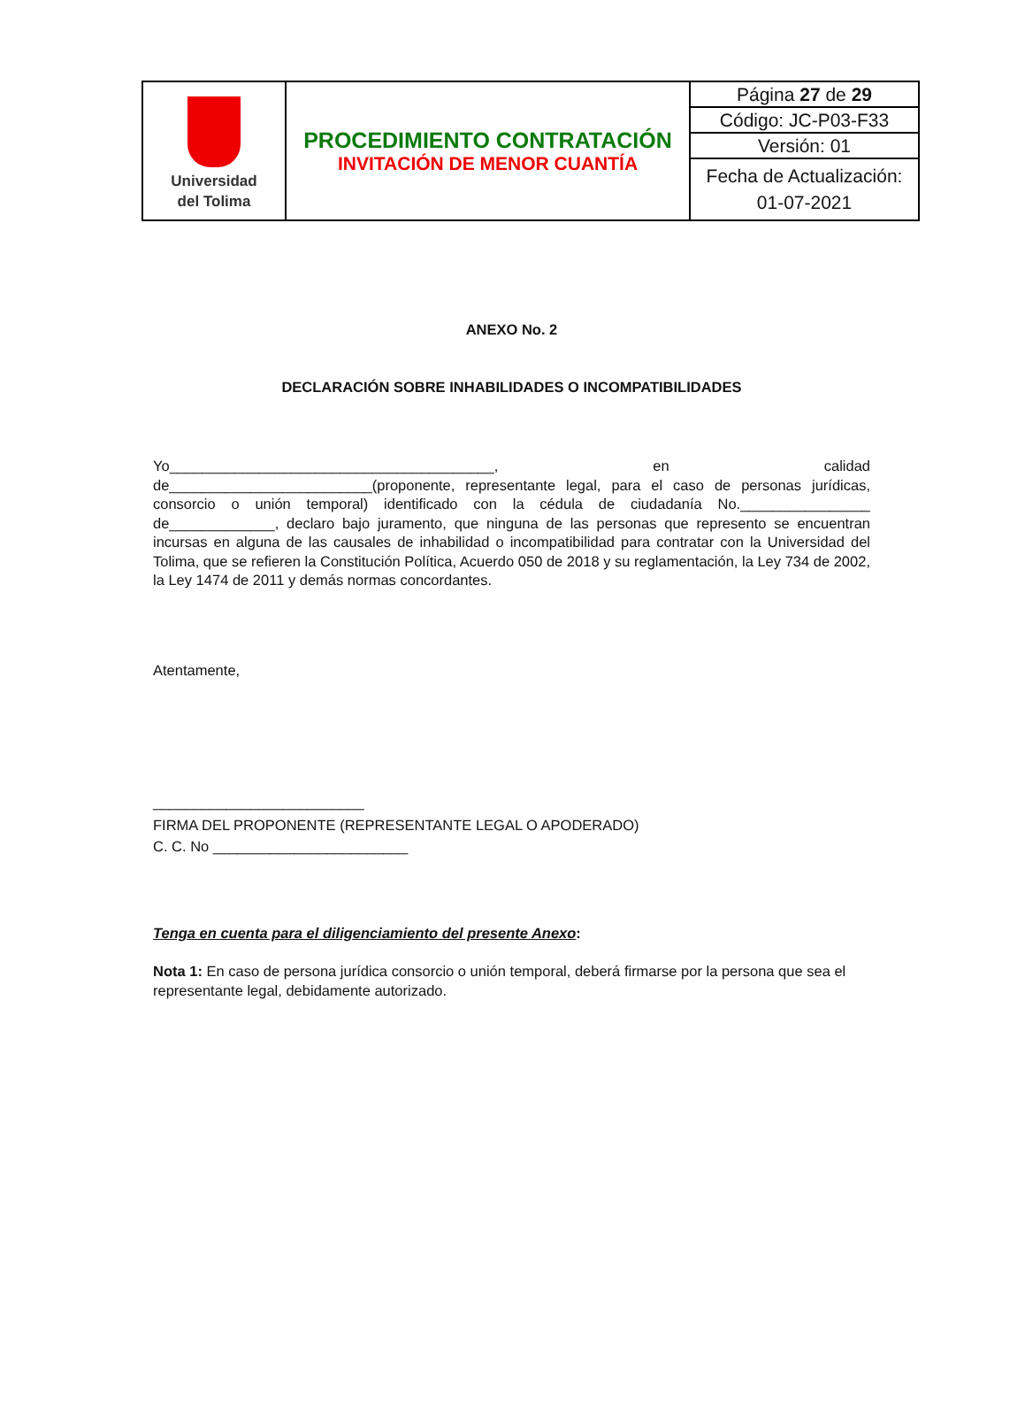| Universidad del Tolima | PROCEDIMIENTO CONTRATACIÓN INVITACIÓN DE MENOR CUANTÍA | Página 27 de 29 |
| | | Código: JC-P03-F33 |
| | | Versión: 01 |
| | | Fecha de Actualización: 01-07-2021 |
ANEXO No. 2
DECLARACIÓN SOBRE INHABILIDADES O INCOMPATIBILIDADES
Yo________________________________________, en calidad de_________________________(proponente, representante legal, para el caso de personas jurídicas, consorcio o unión temporal) identificado con la cédula de ciudadanía No.________________ de_____________, declaro bajo juramento, que ninguna de las personas que represento se encuentran incursas en alguna de las causales de inhabilidad o incompatibilidad para contratar con la Universidad del Tolima, que se refieren la Constitución Política, Acuerdo 050 de 2018 y su reglamentación, la Ley 734 de 2002, la Ley 1474 de 2011 y demás normas concordantes.
Atentamente,
__________________________
FIRMA DEL PROPONENTE (REPRESENTANTE LEGAL O APODERADO)
C. C. No ________________________
Tenga en cuenta para el diligenciamiento del presente Anexo:
Nota 1: En caso de persona jurídica consorcio o unión temporal, deberá firmarse por la persona que sea el representante legal, debidamente autorizado.